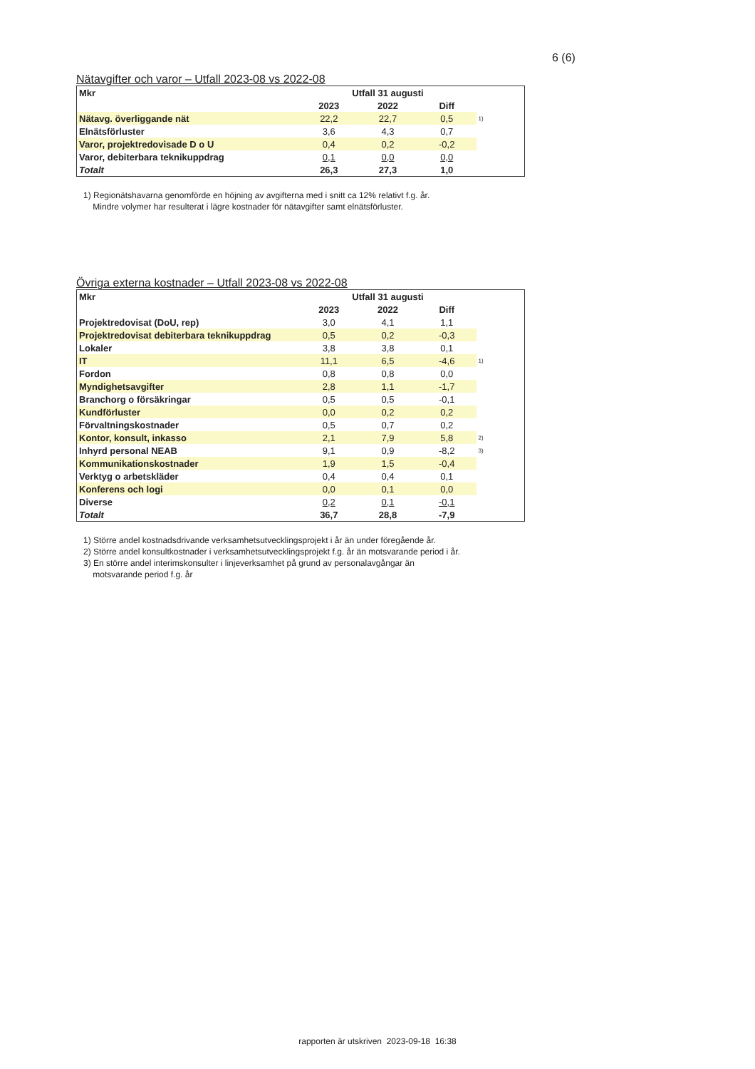6 (6)
Nätavgifter och varor – Utfall 2023-08 vs 2022-08
| Mkr | Utfall 31 augusti | | | |
| | 2023 | 2022 | Diff | |
| Nätavg. överliggande nät | 22,2 | 22,7 | 0,5 | 1) |
| Elnätsförluster | 3,6 | 4,3 | 0,7 | |
| Varor, projektredovisade D o U | 0,4 | 0,2 | -0,2 | |
| Varor, debiterbara teknikuppdrag | 0,1 | 0,0 | 0,0 | |
| Totalt | 26,3 | 27,3 | 1,0 | |
1) Regionätshavarna genomförde en höjning av avgifterna med i snitt ca 12% relativt f.g. år.
Mindre volymer har resulterat i lägre kostnader för nätavgifter samt elnätsförluster.
Övriga externa kostnader – Utfall 2023-08 vs 2022-08
| Mkr | Utfall 31 augusti | | | |
| | 2023 | 2022 | Diff | |
| Projektredovisat (DoU, rep) | 3,0 | 4,1 | 1,1 | |
| Projektredovisat debiterbara teknikuppdrag | 0,5 | 0,2 | -0,3 | |
| Lokaler | 3,8 | 3,8 | 0,1 | |
| IT | 11,1 | 6,5 | -4,6 | 1) |
| Fordon | 0,8 | 0,8 | 0,0 | |
| Myndighetsavgifter | 2,8 | 1,1 | -1,7 | |
| Branchorg o försäkringar | 0,5 | 0,5 | -0,1 | |
| Kundförluster | 0,0 | 0,2 | 0,2 | |
| Förvaltningskostnader | 0,5 | 0,7 | 0,2 | |
| Kontor, konsult, inkasso | 2,1 | 7,9 | 5,8 | 2) |
| Inhyrd personal NEAB | 9,1 | 0,9 | -8,2 | 3) |
| Kommunikationskostnader | 1,9 | 1,5 | -0,4 | |
| Verktyg o arbetskläder | 0,4 | 0,4 | 0,1 | |
| Konferens och logi | 0,0 | 0,1 | 0,0 | |
| Diverse | 0,2 | 0,1 | -0,1 | |
| Totalt | 36,7 | 28,8 | -7,9 | |
1) Större andel kostnadsdrivande verksamhetsutvecklingsprojekt i år än under föregående år.
2) Större andel konsultkostnader i verksamhetsutvecklingsprojekt f.g. år än motsvarande period i år.
3) En större andel interimskonsulter i linjeverksamhet på grund av personalavgångar än
motsvarande period f.g. år
rapporten är utskriven 2023-09-18 16:38